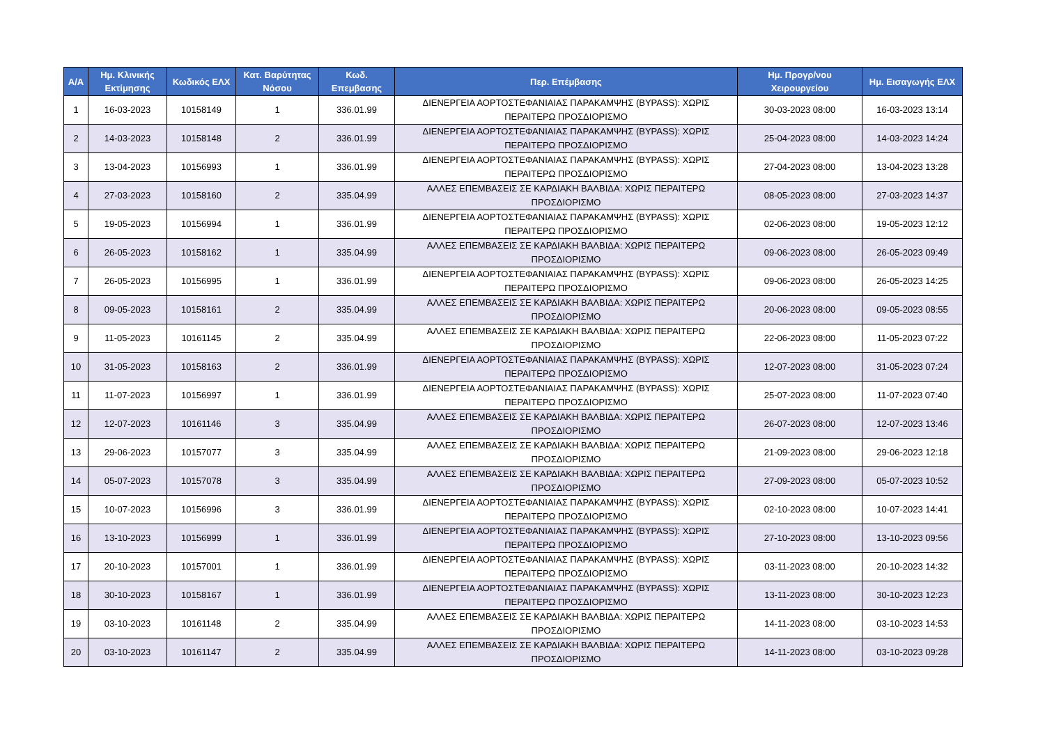| Α/Α | Ημ. Κλινικής Εκτίμησης | Κωδικός ΕΛΧ | Κατ. Βαρύτητας Νόσου | Κωδ. Επεμβασης | Περ. Επέμβασης | Ημ. Προγρ/νου Χειρουργείου | Ημ. Εισαγωγής ΕΛΧ |
| --- | --- | --- | --- | --- | --- | --- | --- |
| 1 | 16-03-2023 | 10158149 | 1 | 336.01.99 | ΔΙΕΝΕΡΓΕΙΑ ΑΟΡΤΟΣΤΕΦΑΝΙΑΙΑΣ ΠΑΡΑΚΑΜΨΗΣ (BYPASS): ΧΩΡΙΣ ΠΕΡΑΙΤΕΡΩ ΠΡΟΣΔΙΟΡΙΣΜΟ | 30-03-2023 08:00 | 16-03-2023 13:14 |
| 2 | 14-03-2023 | 10158148 | 2 | 336.01.99 | ΔΙΕΝΕΡΓΕΙΑ ΑΟΡΤΟΣΤΕΦΑΝΙΑΙΑΣ ΠΑΡΑΚΑΜΨΗΣ (BYPASS): ΧΩΡΙΣ ΠΕΡΑΙΤΕΡΩ ΠΡΟΣΔΙΟΡΙΣΜΟ | 25-04-2023 08:00 | 14-03-2023 14:24 |
| 3 | 13-04-2023 | 10156993 | 1 | 336.01.99 | ΔΙΕΝΕΡΓΕΙΑ ΑΟΡΤΟΣΤΕΦΑΝΙΑΙΑΣ ΠΑΡΑΚΑΜΨΗΣ (BYPASS): ΧΩΡΙΣ ΠΕΡΑΙΤΕΡΩ ΠΡΟΣΔΙΟΡΙΣΜΟ | 27-04-2023 08:00 | 13-04-2023 13:28 |
| 4 | 27-03-2023 | 10158160 | 2 | 335.04.99 | ΑΛΛΕΣ ΕΠΕΜΒΑΣΕΙΣ ΣΕ ΚΑΡΔΙΑΚΗ ΒΑΛΒΙΔΑ: ΧΩΡΙΣ ΠΕΡΑΙΤΕΡΩ ΠΡΟΣΔΙΟΡΙΣΜΟ | 08-05-2023 08:00 | 27-03-2023 14:37 |
| 5 | 19-05-2023 | 10156994 | 1 | 336.01.99 | ΔΙΕΝΕΡΓΕΙΑ ΑΟΡΤΟΣΤΕΦΑΝΙΑΙΑΣ ΠΑΡΑΚΑΜΨΗΣ (BYPASS): ΧΩΡΙΣ ΠΕΡΑΙΤΕΡΩ ΠΡΟΣΔΙΟΡΙΣΜΟ | 02-06-2023 08:00 | 19-05-2023 12:12 |
| 6 | 26-05-2023 | 10158162 | 1 | 335.04.99 | ΑΛΛΕΣ ΕΠΕΜΒΑΣΕΙΣ ΣΕ ΚΑΡΔΙΑΚΗ ΒΑΛΒΙΔΑ: ΧΩΡΙΣ ΠΕΡΑΙΤΕΡΩ ΠΡΟΣΔΙΟΡΙΣΜΟ | 09-06-2023 08:00 | 26-05-2023 09:49 |
| 7 | 26-05-2023 | 10156995 | 1 | 336.01.99 | ΔΙΕΝΕΡΓΕΙΑ ΑΟΡΤΟΣΤΕΦΑΝΙΑΙΑΣ ΠΑΡΑΚΑΜΨΗΣ (BYPASS): ΧΩΡΙΣ ΠΕΡΑΙΤΕΡΩ ΠΡΟΣΔΙΟΡΙΣΜΟ | 09-06-2023 08:00 | 26-05-2023 14:25 |
| 8 | 09-05-2023 | 10158161 | 2 | 335.04.99 | ΑΛΛΕΣ ΕΠΕΜΒΑΣΕΙΣ ΣΕ ΚΑΡΔΙΑΚΗ ΒΑΛΒΙΔΑ: ΧΩΡΙΣ ΠΕΡΑΙΤΕΡΩ ΠΡΟΣΔΙΟΡΙΣΜΟ | 20-06-2023 08:00 | 09-05-2023 08:55 |
| 9 | 11-05-2023 | 10161145 | 2 | 335.04.99 | ΑΛΛΕΣ ΕΠΕΜΒΑΣΕΙΣ ΣΕ ΚΑΡΔΙΑΚΗ ΒΑΛΒΙΔΑ: ΧΩΡΙΣ ΠΕΡΑΙΤΕΡΩ ΠΡΟΣΔΙΟΡΙΣΜΟ | 22-06-2023 08:00 | 11-05-2023 07:22 |
| 10 | 31-05-2023 | 10158163 | 2 | 336.01.99 | ΔΙΕΝΕΡΓΕΙΑ ΑΟΡΤΟΣΤΕΦΑΝΙΑΙΑΣ ΠΑΡΑΚΑΜΨΗΣ (BYPASS): ΧΩΡΙΣ ΠΕΡΑΙΤΕΡΩ ΠΡΟΣΔΙΟΡΙΣΜΟ | 12-07-2023 08:00 | 31-05-2023 07:24 |
| 11 | 11-07-2023 | 10156997 | 1 | 336.01.99 | ΔΙΕΝΕΡΓΕΙΑ ΑΟΡΤΟΣΤΕΦΑΝΙΑΙΑΣ ΠΑΡΑΚΑΜΨΗΣ (BYPASS): ΧΩΡΙΣ ΠΕΡΑΙΤΕΡΩ ΠΡΟΣΔΙΟΡΙΣΜΟ | 25-07-2023 08:00 | 11-07-2023 07:40 |
| 12 | 12-07-2023 | 10161146 | 3 | 335.04.99 | ΑΛΛΕΣ ΕΠΕΜΒΑΣΕΙΣ ΣΕ ΚΑΡΔΙΑΚΗ ΒΑΛΒΙΔΑ: ΧΩΡΙΣ ΠΕΡΑΙΤΕΡΩ ΠΡΟΣΔΙΟΡΙΣΜΟ | 26-07-2023 08:00 | 12-07-2023 13:46 |
| 13 | 29-06-2023 | 10157077 | 3 | 335.04.99 | ΑΛΛΕΣ ΕΠΕΜΒΑΣΕΙΣ ΣΕ ΚΑΡΔΙΑΚΗ ΒΑΛΒΙΔΑ: ΧΩΡΙΣ ΠΕΡΑΙΤΕΡΩ ΠΡΟΣΔΙΟΡΙΣΜΟ | 21-09-2023 08:00 | 29-06-2023 12:18 |
| 14 | 05-07-2023 | 10157078 | 3 | 335.04.99 | ΑΛΛΕΣ ΕΠΕΜΒΑΣΕΙΣ ΣΕ ΚΑΡΔΙΑΚΗ ΒΑΛΒΙΔΑ: ΧΩΡΙΣ ΠΕΡΑΙΤΕΡΩ ΠΡΟΣΔΙΟΡΙΣΜΟ | 27-09-2023 08:00 | 05-07-2023 10:52 |
| 15 | 10-07-2023 | 10156996 | 3 | 336.01.99 | ΔΙΕΝΕΡΓΕΙΑ ΑΟΡΤΟΣΤΕΦΑΝΙΑΙΑΣ ΠΑΡΑΚΑΜΨΗΣ (BYPASS): ΧΩΡΙΣ ΠΕΡΑΙΤΕΡΩ ΠΡΟΣΔΙΟΡΙΣΜΟ | 02-10-2023 08:00 | 10-07-2023 14:41 |
| 16 | 13-10-2023 | 10156999 | 1 | 336.01.99 | ΔΙΕΝΕΡΓΕΙΑ ΑΟΡΤΟΣΤΕΦΑΝΙΑΙΑΣ ΠΑΡΑΚΑΜΨΗΣ (BYPASS): ΧΩΡΙΣ ΠΕΡΑΙΤΕΡΩ ΠΡΟΣΔΙΟΡΙΣΜΟ | 27-10-2023 08:00 | 13-10-2023 09:56 |
| 17 | 20-10-2023 | 10157001 | 1 | 336.01.99 | ΔΙΕΝΕΡΓΕΙΑ ΑΟΡΤΟΣΤΕΦΑΝΙΑΙΑΣ ΠΑΡΑΚΑΜΨΗΣ (BYPASS): ΧΩΡΙΣ ΠΕΡΑΙΤΕΡΩ ΠΡΟΣΔΙΟΡΙΣΜΟ | 03-11-2023 08:00 | 20-10-2023 14:32 |
| 18 | 30-10-2023 | 10158167 | 1 | 336.01.99 | ΔΙΕΝΕΡΓΕΙΑ ΑΟΡΤΟΣΤΕΦΑΝΙΑΙΑΣ ΠΑΡΑΚΑΜΨΗΣ (BYPASS): ΧΩΡΙΣ ΠΕΡΑΙΤΕΡΩ ΠΡΟΣΔΙΟΡΙΣΜΟ | 13-11-2023 08:00 | 30-10-2023 12:23 |
| 19 | 03-10-2023 | 10161148 | 2 | 335.04.99 | ΑΛΛΕΣ ΕΠΕΜΒΑΣΕΙΣ ΣΕ ΚΑΡΔΙΑΚΗ ΒΑΛΒΙΔΑ: ΧΩΡΙΣ ΠΕΡΑΙΤΕΡΩ ΠΡΟΣΔΙΟΡΙΣΜΟ | 14-11-2023 08:00 | 03-10-2023 14:53 |
| 20 | 03-10-2023 | 10161147 | 2 | 335.04.99 | ΑΛΛΕΣ ΕΠΕΜΒΑΣΕΙΣ ΣΕ ΚΑΡΔΙΑΚΗ ΒΑΛΒΙΔΑ: ΧΩΡΙΣ ΠΕΡΑΙΤΕΡΩ ΠΡΟΣΔΙΟΡΙΣΜΟ | 14-11-2023 08:00 | 03-10-2023 09:28 |